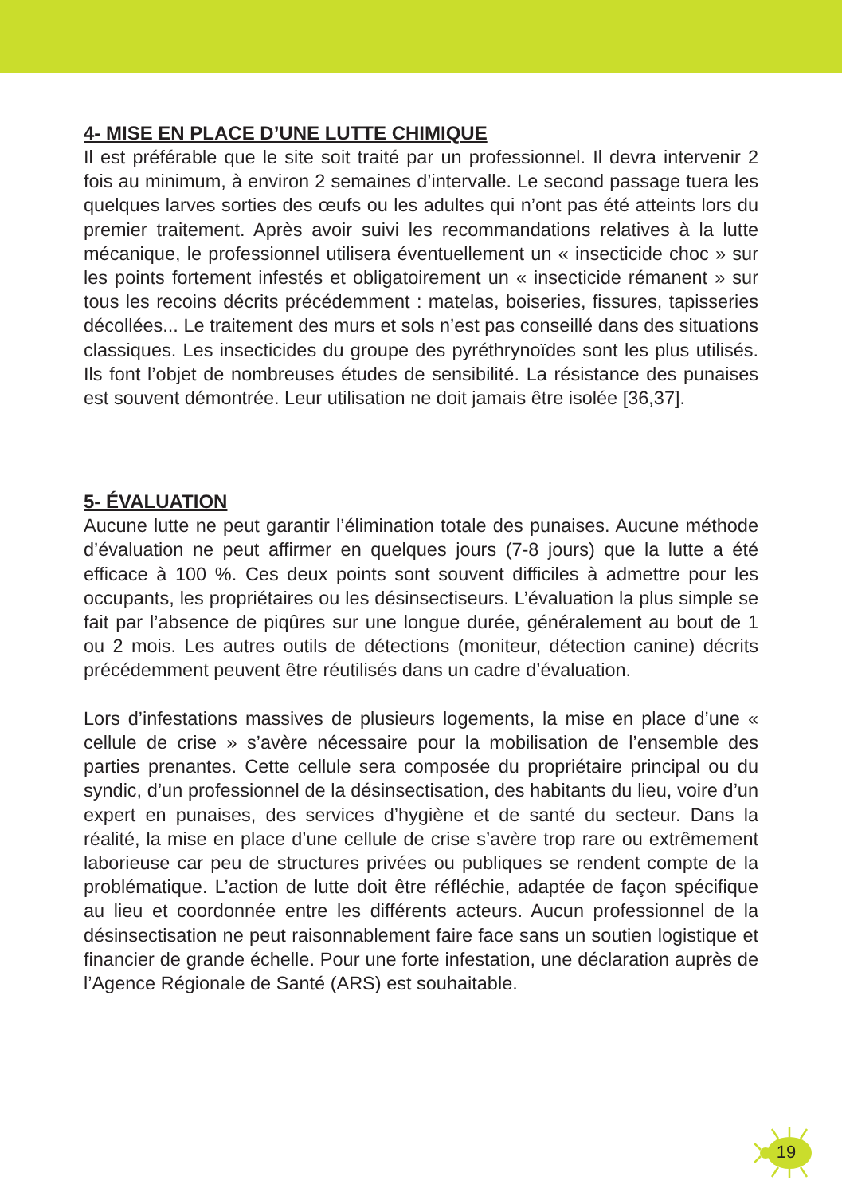4- MISE EN PLACE D’UNE LUTTE CHIMIQUE
Il est préférable que le site soit traité par un professionnel. Il devra intervenir 2 fois au minimum, à environ 2 semaines d’intervalle. Le second passage tuera les quelques larves sorties des œufs ou les adultes qui n’ont pas été atteints lors du premier traitement. Après avoir suivi les recommandations relatives à la lutte mécanique, le professionnel utilisera éventuellement un « insecticide choc » sur les points fortement infestés et obligatoirement un « insecticide rémanent » sur tous les recoins décrits précédemment : matelas, boiseries, fissures, tapisseries décollées... Le traitement des murs et sols n’est pas conseillé dans des situations classiques. Les insecticides du groupe des pyréthrynoïdes sont les plus utilisés. Ils font l’objet de nombreuses études de sensibilité. La résistance des punaises est souvent démontrée. Leur utilisation ne doit jamais être isolée [36,37].
5- ÉVALUATION
Aucune lutte ne peut garantir l’élimination totale des punaises. Aucune méthode d’évaluation ne peut affirmer en quelques jours (7-8 jours) que la lutte a été efficace à 100 %. Ces deux points sont souvent difficiles à admettre pour les occupants, les propriétaires ou les désinsectiseurs. L’évaluation la plus simple se fait par l’absence de piqûres sur une longue durée, généralement au bout de 1 ou 2 mois. Les autres outils de détections (moniteur, détection canine) décrits précédemment peuvent être réutilisés dans un cadre d’évaluation.
Lors d’infestations massives de plusieurs logements, la mise en place d’une « cellule de crise » s’avère nécessaire pour la mobilisation de l’ensemble des parties prenantes. Cette cellule sera composée du propriétaire principal ou du syndic, d’un professionnel de la désinsectisation, des habitants du lieu, voire d’un expert en punaises, des services d’hygiène et de santé du secteur. Dans la réalité, la mise en place d’une cellule de crise s’avère trop rare ou extrêmement laborieuse car peu de structures privées ou publiques se rendent compte de la problématique. L’action de lutte doit être réfléchie, adaptée de façon spécifique au lieu et coordonnée entre les différents acteurs. Aucun professionnel de la désinsectisation ne peut raisonnablement faire face sans un soutien logistique et financier de grande échelle. Pour une forte infestation, une déclaration auprès de l’Agence Régionale de Santé (ARS) est souhaitable.
19